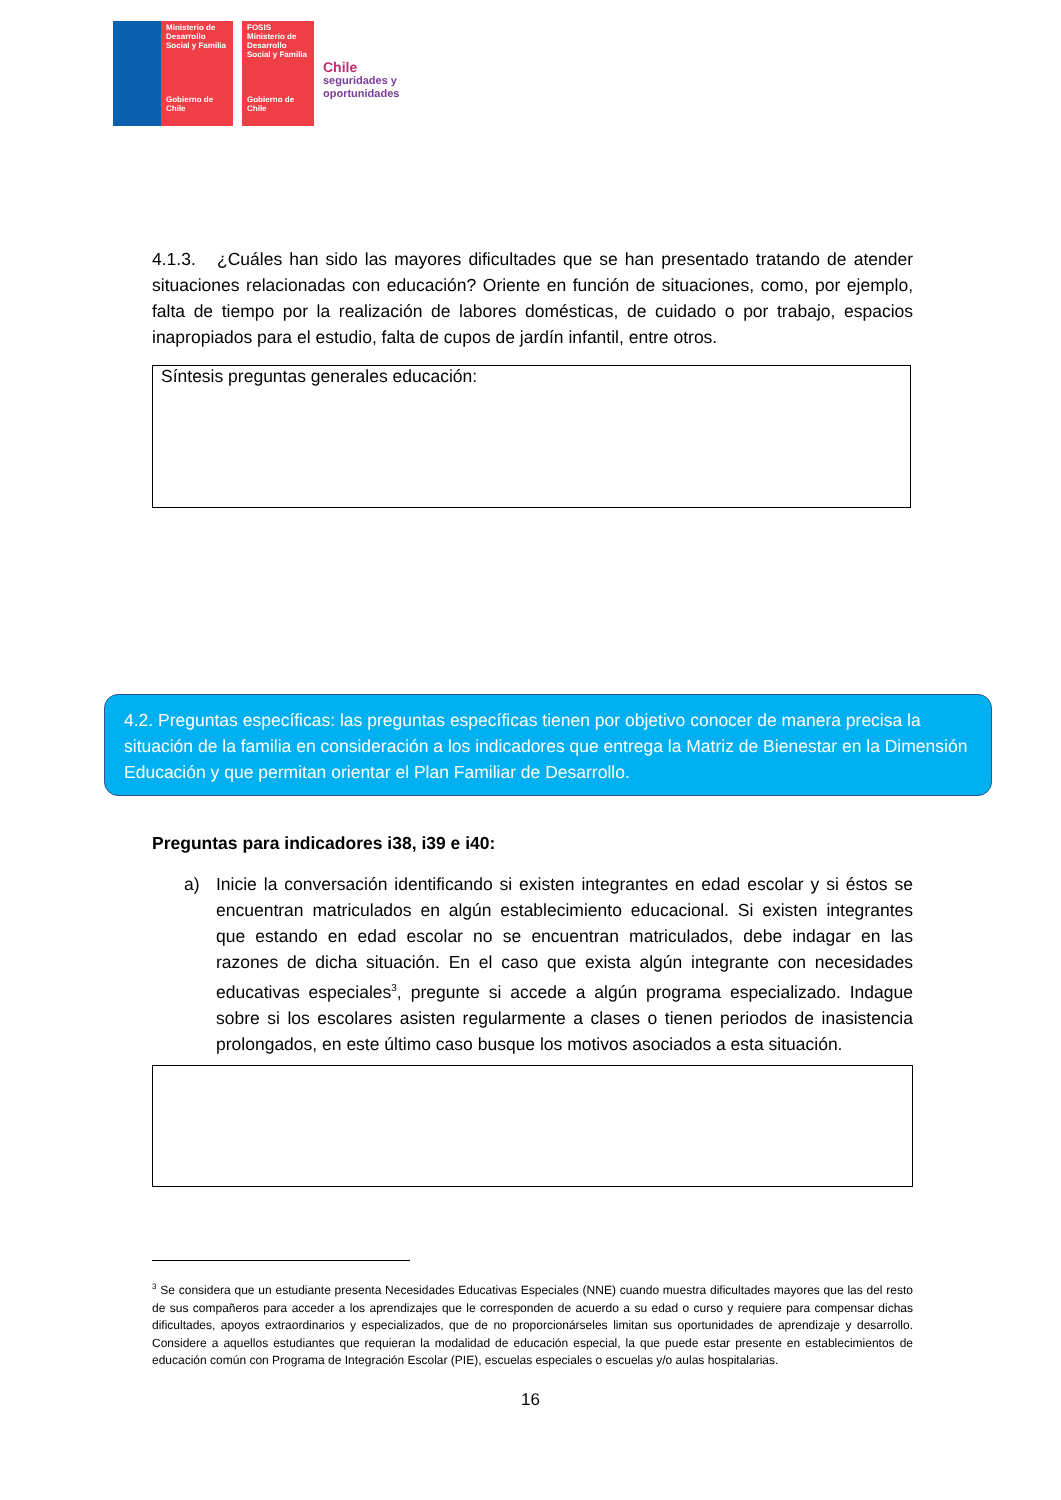Ministerio de Desarrollo Social y Familia
Gobierno de Chile
FOSIS
Ministerio de Desarrollo Social y Familia
Gobierno de Chile
Chile
seguridades y
oportunidades
4.1.3. ¿Cuáles han sido las mayores dificultades que se han presentado tratando de atender situaciones relacionadas con educación? Oriente en función de situaciones, como, por ejemplo, falta de tiempo por la realización de labores domésticas, de cuidado o por trabajo, espacios inapropiados para el estudio, falta de cupos de jardín infantil, entre otros.
Síntesis preguntas generales educación:
4.2. Preguntas específicas: las preguntas específicas tienen por objetivo conocer de manera precisa la situación de la familia en consideración a los indicadores que entrega la Matriz de Bienestar en la Dimensión Educación y que permitan orientar el Plan Familiar de Desarrollo.
Preguntas para indicadores i38, i39 e i40:
a) Inicie la conversación identificando si existen integrantes en edad escolar y si éstos se encuentran matriculados en algún establecimiento educacional. Si existen integrantes que estando en edad escolar no se encuentran matriculados, debe indagar en las razones de dicha situación. En el caso que exista algún integrante con necesidades educativas especiales<sup>3</sup>, pregunte si accede a algún programa especializado. Indague sobre si los escolares asisten regularmente a clases o tienen periodos de inasistencia prolongados, en este último caso busque los motivos asociados a esta situación.
<sup>3</sup> Se considera que un estudiante presenta Necesidades Educativas Especiales (NNE) cuando muestra dificultades mayores que las del resto de sus compañeros para acceder a los aprendizajes que le corresponden de acuerdo a su edad o curso y requiere para compensar dichas dificultades, apoyos extraordinarios y especializados, que de no proporcionárseles limitan sus oportunidades de aprendizaje y desarrollo. Considere a aquellos estudiantes que requieran la modalidad de educación especial, la que puede estar presente en establecimientos de educación común con Programa de Integración Escolar (PIE), escuelas especiales o escuelas y/o aulas hospitalarias.
16